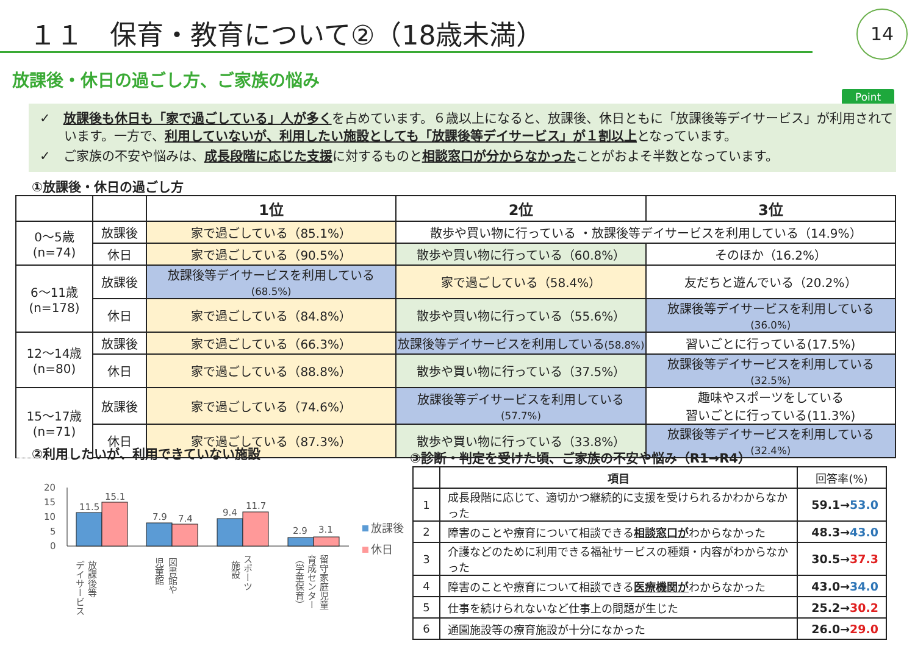１１　保育・教育について②（18歳未満）
14
放課後・休日の過ごし方、ご家族の悩み
Point
✓　放課後も休日も「家で過ごしている」人が多くを占めています。６歳以上になると、放課後、休日ともに「放課後等デイサービス」が利用されています。一方で、利用していないが、利用したい施設としても「放課後等デイサービス」が１割以上となっています。
✓　ご家族の不安や悩みは、成長段階に応じた支援に対するものと相談窓口が分からなかったことがおよそ半数となっています。
①放課後・休日の過ごし方
| | | 1位 | 2位 | 3位 |
| --- | --- | --- | --- | --- |
| 0～5歳 (n=74) | 放課後 | 家で過ごしている（85.1%） | 散歩や買い物に行っている ・放課後等デイサービスを利用している（14.9%） | |
| | 休日 | 家で過ごしている（90.5%） | 散歩や買い物に行っている（60.8%） | そのほか（16.2%） |
| 6～11歳 (n=178) | 放課後 | 放課後等デイサービスを利用している (68.5%) | 家で過ごしている（58.4%） | 友だちと遊んでいる（20.2%） |
| | 休日 | 家で過ごしている（84.8%） | 散歩や買い物に行っている（55.6%） | 放課後等デイサービスを利用している (36.0%) |
| 12～14歳 (n=80) | 放課後 | 家で過ごしている（66.3%） | 放課後等デイサービスを利用している (58.8%) | 習いごとに行っている(17.5%) |
| | 休日 | 家で過ごしている（88.8%） | 散歩や買い物に行っている（37.5%） | 放課後等デイサービスを利用している (32.5%) |
| 15～17歳 (n=71) | 放課後 | 家で過ごしている（74.6%） | 放課後等デイサービスを利用している (57.7%) | 趣味やスポーツをしている 習いごとに行っている(11.3%) |
| | 休日 | 家で過ごしている（87.3%） | 散歩や買い物に行っている（33.8%） | 放課後等デイサービスを利用している (32.4%) |
②利用したいが、利用できていない施設
③診断・判定を受けた頃、ご家族の不安や悩み（R1→R4）
20
15
10
5
0
11.5
15.1
7.9
7.4
9.4
11.7
2.9
3.1
放課後
休日
放課後等
デイサービス
図書館や
児童館
スポーツ
施設
留守家庭児童
育成センター
（学童保育）
| | 項目 | 回答率(%) |
| --- | --- | --- |
| 1 | 成長段階に応じて、適切かつ継続的に支援を受けられるかわからなかった | 59.1→ 53.0 |
| 2 | 障害のことや療育について相談できる 相談窓口が わからなかった | 48.3→ 43.0 |
| 3 | 介護などのために利用できる福祉サービスの種類・内容がわからなかった | 30.5→ 37.3 |
| 4 | 障害のことや療育について相談できる 医療機関が わからなかった | 43.0→ 34.0 |
| 5 | 仕事を続けられないなど仕事上の問題が生じた | 25.2→ 30.2 |
| 6 | 通園施設等の療育施設が十分になかった | 26.0→ 29.0 |